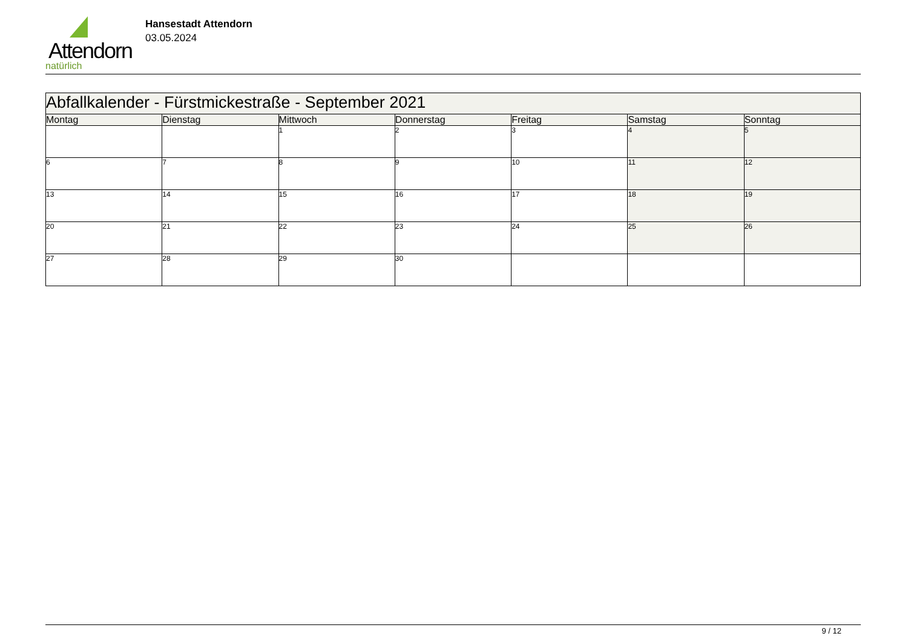Attendorn
natürlich
Hansestadt Attendorn
03.05.2024
| Abfallkalender - Fürstmickestraße - September 2021 | | | | | | |
| Montag | Dienstag | Mittwoch | Donnerstag | Freitag | Samstag | Sonntag |
| | | 1 | 2 | 3 | 4 | 5 |
| 6 | 7 | 8 | 9 | 10 | 11 | 12 |
| 13 | 14 | 15 | 16 | 17 | 18 | 19 |
| 20 | 21 | 22 | 23 | 24 | 25 | 26 |
| 27 | 28 | 29 | 30 | | | |
9 / 12